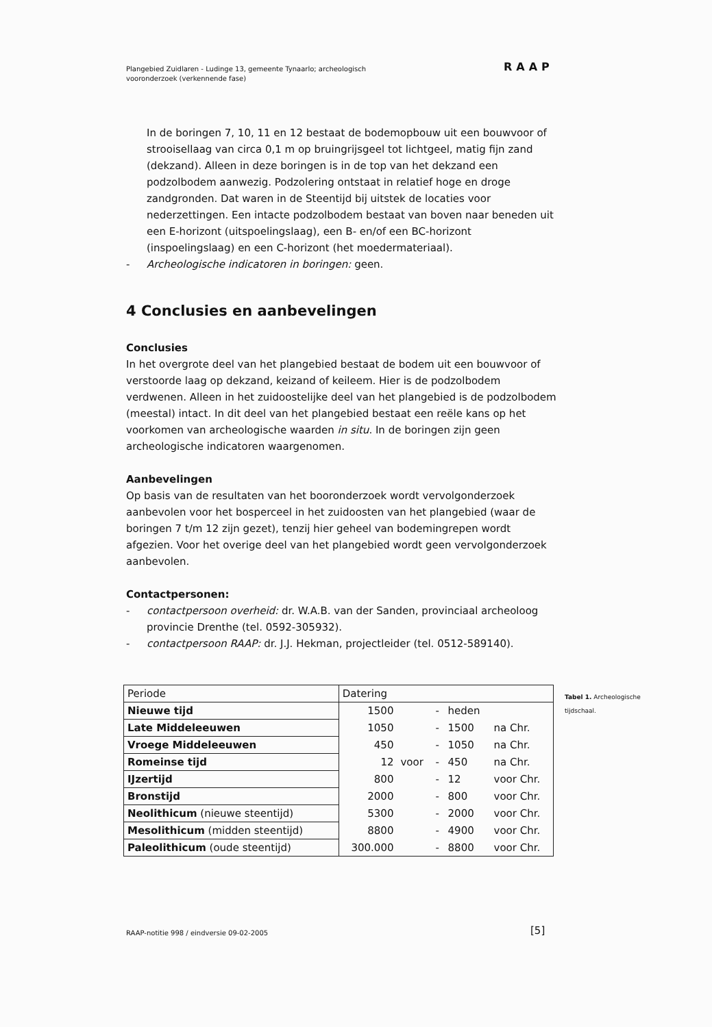Plangebied Zuidlaren - Ludinge 13, gemeente Tynaarlo; archeologisch
vooronderzoek (verkennende fase)
RAAP
In de boringen 7, 10, 11 en 12 bestaat de bodemopbouw uit een bouwvoor of strooisellaag van circa 0,1 m op bruingrijsgeel tot lichtgeel, matig fijn zand (dekzand). Alleen in deze boringen is in de top van het dekzand een podzolbodem aanwezig. Podzolering ontstaat in relatief hoge en droge zandgronden. Dat waren in de Steentijd bij uitstek de locaties voor nederzettingen. Een intacte podzolbodem bestaat van boven naar beneden uit een E-horizont (uitspoelingslaag), een B- en/of een BC-horizont (inspoelingslaag) en een C-horizont (het moedermateriaal).
- Archeologische indicatoren in boringen: geen.
4 Conclusies en aanbevelingen
Conclusies
In het overgrote deel van het plangebied bestaat de bodem uit een bouwvoor of verstoorde laag op dekzand, keizand of keileem. Hier is de podzolbodem verdwenen. Alleen in het zuidoostelijke deel van het plangebied is de podzolbodem (meestal) intact. In dit deel van het plangebied bestaat een reële kans op het voorkomen van archeologische waarden in situ. In de boringen zijn geen archeologische indicatoren waargenomen.
Aanbevelingen
Op basis van de resultaten van het booronderzoek wordt vervolgonderzoek aanbevolen voor het bosperceel in het zuidoosten van het plangebied (waar de boringen 7 t/m 12 zijn gezet), tenzij hier geheel van bodemingrepen wordt afgezien. Voor het overige deel van het plangebied wordt geen vervolgonderzoek aanbevolen.
Contactpersonen:
- contactpersoon overheid: dr. W.A.B. van der Sanden, provinciaal archeoloog provincie Drenthe (tel. 0592-305932).
- contactpersoon RAAP: dr. J.J. Hekman, projectleider (tel. 0512-589140).
| Periode | Datering | | | | |
| Nieuwe tijd | 1500 | | - | heden | |
| Late Middeleeuwen | 1050 | | - | 1500 | na Chr. |
| Vroege Middeleeuwen | 450 | | - | 1050 | na Chr. |
| Romeinse tijd | 12 | voor | - | 450 | na Chr. |
| IJzertijd | 800 | | - | 12 | voor Chr. |
| Bronstijd | 2000 | | - | 800 | voor Chr. |
| Neolithicum (nieuwe steentijd) | 5300 | | - | 2000 | voor Chr. |
| Mesolithicum (midden steentijd) | 8800 | | - | 4900 | voor Chr. |
| Paleolithicum (oude steentijd) | 300.000 | | - | 8800 | voor Chr. |
Tabel 1. Archeologische tijdschaal.
RAAP-notitie 998 / eindversie 09-02-2005
[5]